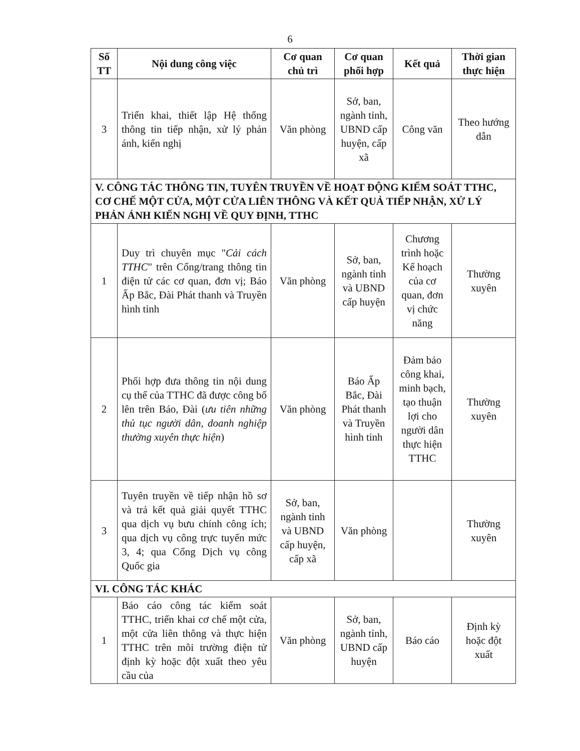6
| Số TT | Nội dung công việc | Cơ quan chủ trì | Cơ quan phối hợp | Kết quả | Thời gian thực hiện |
| --- | --- | --- | --- | --- | --- |
| 3 | Triển khai, thiết lập Hệ thống thông tin tiếp nhận, xử lý phản ánh, kiến nghị | Văn phòng | Sở, ban, ngành tỉnh, UBND cấp huyện, cấp xã | Công văn | Theo hướng dẫn |
| V. CÔNG TÁC THÔNG TIN, TUYÊN TRUYỀN VỀ HOẠT ĐỘNG KIỂM SOÁT TTHC, CƠ CHẾ MỘT CỬA, MỘT CỬA LIÊN THÔNG VÀ KẾT QUẢ TIẾP NHẬN, XỬ LÝ PHẢN ÁNH KIẾN NGHỊ VỀ QUY ĐỊNH, TTHC | | | | | |
| 1 | Duy trì chuyên mục " Cải cách TTHC " trên Cổng/trang thông tin điện tử các cơ quan, đơn vị; Báo Ấp Bắc, Đài Phát thanh và Truyền hình tỉnh | Văn phòng | Sở, ban, ngành tỉnh và UBND cấp huyện | Chương trình hoặc Kế hoạch của cơ quan, đơn vị chức năng | Thường xuyên |
| 2 | Phối hợp đưa thông tin nội dung cụ thể của TTHC đã được công bố lên trên Báo, Đài ( ưu tiên những thủ tục người dân, doanh nghiệp thường xuyên thực hiện ) | Văn phòng | Báo Ấp Bắc, Đài Phát thanh và Truyền hình tỉnh | Đảm bảo công khai, minh bạch, tạo thuận lợi cho người dân thực hiện TTHC | Thường xuyên |
| 3 | Tuyên truyền về tiếp nhận hồ sơ và trả kết quả giải quyết TTHC qua dịch vụ bưu chính công ích; qua dịch vụ công trực tuyến mức 3, 4; qua Cổng Dịch vụ công Quốc gia | Sở, ban, ngành tỉnh và UBND cấp huyện, cấp xã | Văn phòng | | Thường xuyên |
| VI. CÔNG TÁC KHÁC | | | | | |
| 1 | Báo cáo công tác kiểm soát TTHC, triển khai cơ chế một cửa, một cửa liên thông và thực hiện TTHC trên môi trường điện tử định kỳ hoặc đột xuất theo yêu cầu của | Văn phòng | Sở, ban, ngành tỉnh, UBND cấp huyện | Báo cáo | Định kỳ hoặc đột xuất |